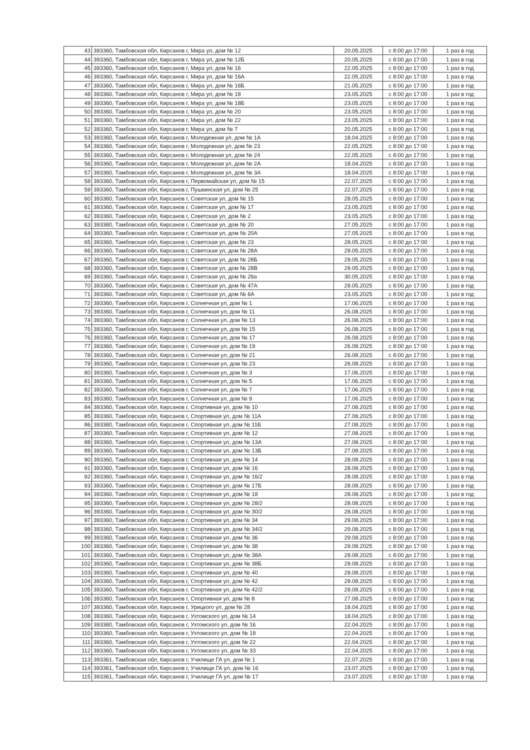| 43 | 393360, Тамбовская обл, Кирсанов г, Мира ул, дом № 12 | 20.05.2025 | с 8:00 до 17:00 | 1 раз в год |
| 44 | 393360, Тамбовская обл, Кирсанов г, Мира ул, дом № 12Б | 20.05.2025 | с 8:00 до 17:00 | 1 раз в год |
| 45 | 393360, Тамбовская обл, Кирсанов г, Мира ул, дом № 16 | 22.05.2025 | с 8:00 до 17:00 | 1 раз в год |
| 46 | 393360, Тамбовская обл, Кирсанов г, Мира ул, дом № 16А | 22.05.2025 | с 8:00 до 17:00 | 1 раз в год |
| 47 | 393360, Тамбовская обл, Кирсанов г, Мира ул, дом № 16Б | 21.05.2025 | с 8:00 до 17:00 | 1 раз в год |
| 48 | 393360, Тамбовская обл, Кирсанов г, Мира ул, дом № 18 | 23.05.2025 | с 8:00 до 17:00 | 1 раз в год |
| 49 | 393360, Тамбовская обл, Кирсанов г, Мира ул, дом № 18Б | 23.05.2025 | с 8:00 до 17:00 | 1 раз в год |
| 50 | 393360, Тамбовская обл, Кирсанов г, Мира ул, дом № 20 | 23.05.2025 | с 8:00 до 17:00 | 1 раз в год |
| 51 | 393360, Тамбовская обл, Кирсанов г, Мира ул, дом № 22 | 23.05.2025 | с 8:00 до 17:00 | 1 раз в год |
| 52 | 393360, Тамбовская обл, Кирсанов г, Мира ул, дом № 7 | 20.05.2025 | с 8:00 до 17:00 | 1 раз в год |
| 53 | 393360, Тамбовская обл, Кирсанов г, Молодежная ул, дом № 1А | 18.04.2025 | с 8:00 до 17:00 | 1 раз в год |
| 54 | 393360, Тамбовская обл, Кирсанов г, Молодежная ул, дом № 23 | 22.05.2025 | с 8:00 до 17:00 | 1 раз в год |
| 55 | 393360, Тамбовская обл, Кирсанов г, Молодежная ул, дом № 24 | 22.05.2025 | с 8:00 до 17:00 | 1 раз в год |
| 56 | 393360, Тамбовская обл, Кирсанов г, Молодежная ул, дом № 2А | 18.04.2025 | с 8:00 до 17:00 | 1 раз в год |
| 57 | 393360, Тамбовская обл, Кирсанов г, Молодежная ул, дом № 3А | 18.04.2025 | с 8:00 до 17:00 | 1 раз в год |
| 58 | 393360, Тамбовская обл, Кирсанов г, Первомайская ул, дом № 15 | 22.07.2025 | с 8:00 до 17:00 | 1 раз в год |
| 59 | 393360, Тамбовская обл, Кирсанов г, Пушкинская ул, дом № 25 | 22.07.2025 | с 8:00 до 17:00 | 1 раз в год |
| 60 | 393360, Тамбовская обл, Кирсанов г, Советская ул, дом № 15 | 28.05.2025 | с 8:00 до 17:00 | 1 раз в год |
| 61 | 393360, Тамбовская обл, Кирсанов г, Советская ул, дом № 17 | 23.05.2025 | с 8:00 до 17:00 | 1 раз в год |
| 62 | 393360, Тамбовская обл, Кирсанов г, Советская ул, дом № 2 | 23.05.2025 | с 8:00 до 17:00 | 1 раз в год |
| 63 | 393360, Тамбовская обл, Кирсанов г, Советская ул, дом № 20 | 27.05.2025 | с 8:00 до 17:00 | 1 раз в год |
| 64 | 393360, Тамбовская обл, Кирсанов г, Советская ул, дом № 20А | 27.05.2025 | с 8:00 до 17:00 | 1 раз в год |
| 65 | 393360, Тамбовская обл, Кирсанов г, Советская ул, дом № 23 | 28.05.2025 | с 8:00 до 17:00 | 1 раз в год |
| 66 | 393360, Тамбовская обл, Кирсанов г, Советская ул, дом № 28А | 29.05.2025 | с 8:00 до 17:00 | 1 раз в год |
| 67 | 393360, Тамбовская обл, Кирсанов г, Советская ул, дом № 28Б | 29.05.2025 | с 8:00 до 17:00 | 1 раз в год |
| 68 | 393360, Тамбовская обл, Кирсанов г, Советская ул, дом № 28В | 29.05.2025 | с 8:00 до 17:00 | 1 раз в год |
| 69 | 393360, Тамбовская обл, Кирсанов г, Советская ул, дом № 29а | 30.05.2025 | с 8:00 до 17:00 | 1 раз в год |
| 70 | 393360, Тамбовская обл, Кирсанов г, Советская ул, дом № 47А | 29.05.2025 | с 8:00 до 17:00 | 1 раз в год |
| 71 | 393360, Тамбовская обл, Кирсанов г, Советская ул, дом № 6А | 23.05.2025 | с 8:00 до 17:00 | 1 раз в год |
| 72 | 393360, Тамбовская обл, Кирсанов г, Солнечная ул, дом № 1 | 17.06.2025 | с 8:00 до 17:00 | 1 раз в год |
| 73 | 393360, Тамбовская обл, Кирсанов г, Солнечная ул, дом № 11 | 26.08.2025 | с 8:00 до 17:00 | 1 раз в год |
| 74 | 393360, Тамбовская обл, Кирсанов г, Солнечная ул, дом № 13 | 26.08.2025 | с 8:00 до 17:00 | 1 раз в год |
| 75 | 393360, Тамбовская обл, Кирсанов г, Солнечная ул, дом № 15 | 26.08.2025 | с 8:00 до 17:00 | 1 раз в год |
| 76 | 393360, Тамбовская обл, Кирсанов г, Солнечная ул, дом № 17 | 26.08.2025 | с 8:00 до 17:00 | 1 раз в год |
| 77 | 393360, Тамбовская обл, Кирсанов г, Солнечная ул, дом № 19 | 26.08.2025 | с 8:00 до 17:00 | 1 раз в год |
| 78 | 393360, Тамбовская обл, Кирсанов г, Солнечная ул, дом № 21 | 26.08.2025 | с 8:00 до 17:00 | 1 раз в год |
| 79 | 393360, Тамбовская обл, Кирсанов г, Солнечная ул, дом № 23 | 26.08.2025 | с 8:00 до 17:00 | 1 раз в год |
| 80 | 393360, Тамбовская обл, Кирсанов г, Солнечная ул, дом № 3 | 17.06.2025 | с 8:00 до 17:00 | 1 раз в год |
| 81 | 393360, Тамбовская обл, Кирсанов г, Солнечная ул, дом № 5 | 17.06.2025 | с 8:00 до 17:00 | 1 раз в год |
| 82 | 393360, Тамбовская обл, Кирсанов г, Солнечная ул, дом № 7 | 17.06.2025 | с 8:00 до 17:00 | 1 раз в год |
| 83 | 393360, Тамбовская обл, Кирсанов г, Солнечная ул, дом № 9 | 17.06.2025 | с 8:00 до 17:00 | 1 раз в год |
| 84 | 393360, Тамбовская обл, Кирсанов г, Спортивная ул, дом № 10 | 27.08.2025 | с 8:00 до 17:00 | 1 раз в год |
| 85 | 393360, Тамбовская обл, Кирсанов г, Спортивная ул, дом № 11А | 27.08.2025 | с 8:00 до 17:00 | 1 раз в год |
| 86 | 393360, Тамбовская обл, Кирсанов г, Спортивная ул, дом № 11Б | 27.08.2025 | с 8:00 до 17:00 | 1 раз в год |
| 87 | 393360, Тамбовская обл, Кирсанов г, Спортивная ул, дом № 12 | 27.08.2025 | с 8:00 до 17:00 | 1 раз в год |
| 88 | 393360, Тамбовская обл, Кирсанов г, Спортивная ул, дом № 13А | 27.08.2025 | с 8:00 до 17:00 | 1 раз в год |
| 89 | 393360, Тамбовская обл, Кирсанов г, Спортивная ул, дом № 13Б | 27.08.2025 | с 8:00 до 17:00 | 1 раз в год |
| 90 | 393360, Тамбовская обл, Кирсанов г, Спортивная ул, дом № 14 | 28.08.2025 | с 8:00 до 17:00 | 1 раз в год |
| 91 | 393360, Тамбовская обл, Кирсанов г, Спортивная ул, дом № 16 | 28.08.2025 | с 8:00 до 17:00 | 1 раз в год |
| 92 | 393360, Тамбовская обл, Кирсанов г, Спортивная ул, дом № 16/2 | 28.08.2025 | с 8:00 до 17:00 | 1 раз в год |
| 93 | 393360, Тамбовская обл, Кирсанов г, Спортивная ул, дом № 17Б | 28.08.2025 | с 8:00 до 17:00 | 1 раз в год |
| 94 | 393360, Тамбовская обл, Кирсанов г, Спортивная ул, дом № 18 | 28.08.2025 | с 8:00 до 17:00 | 1 раз в год |
| 95 | 393360, Тамбовская обл, Кирсанов г, Спортивная ул, дом № 28/2 | 28.08.2025 | с 8:00 до 17:00 | 1 раз в год |
| 96 | 393360, Тамбовская обл, Кирсанов г, Спортивная ул, дом № 30/2 | 28.08.2025 | с 8:00 до 17:00 | 1 раз в год |
| 97 | 393360, Тамбовская обл, Кирсанов г, Спортивная ул, дом № 34 | 29.08.2025 | с 8:00 до 17:00 | 1 раз в год |
| 98 | 393360, Тамбовская обл, Кирсанов г, Спортивная ул, дом № 34/2 | 29.08.2025 | с 8:00 до 17:00 | 1 раз в год |
| 99 | 393360, Тамбовская обл, Кирсанов г, Спортивная ул, дом № 36 | 29.08.2025 | с 8:00 до 17:00 | 1 раз в год |
| 100 | 393360, Тамбовская обл, Кирсанов г, Спортивная ул, дом № 38 | 29.08.2025 | с 8:00 до 17:00 | 1 раз в год |
| 101 | 393360, Тамбовская обл, Кирсанов г, Спортивная ул, дом № 38А | 29.08.2025 | с 8:00 до 17:00 | 1 раз в год |
| 102 | 393360, Тамбовская обл, Кирсанов г, Спортивная ул, дом № 38Б | 29.08.2025 | с 8:00 до 17:00 | 1 раз в год |
| 103 | 393360, Тамбовская обл, Кирсанов г, Спортивная ул, дом № 40 | 29.08.2025 | с 8:00 до 17:00 | 1 раз в год |
| 104 | 393360, Тамбовская обл, Кирсанов г, Спортивная ул, дом № 42 | 29.08.2025 | с 8:00 до 17:00 | 1 раз в год |
| 105 | 393360, Тамбовская обл, Кирсанов г, Спортивная ул, дом № 42/2 | 29.08.2025 | с 8:00 до 17:00 | 1 раз в год |
| 106 | 393360, Тамбовская обл, Кирсанов г, Спортивная ул, дом № 8 | 27.08.2025 | с 8:00 до 17:00 | 1 раз в год |
| 107 | 393360, Тамбовская обл, Кирсанов г, Урицкого ул, дом № 28 | 18.04.2025 | с 8:00 до 17:00 | 1 раз в год |
| 108 | 393360, Тамбовская обл, Кирсанов г, Ухтомского ул, дом № 14 | 18.04.2025 | с 8:00 до 17:00 | 1 раз в год |
| 109 | 393360, Тамбовская обл, Кирсанов г, Ухтомского ул, дом № 16 | 22.04.2025 | с 8:00 до 17:00 | 1 раз в год |
| 110 | 393360, Тамбовская обл, Кирсанов г, Ухтомского ул, дом № 18 | 22.04.2025 | с 8:00 до 17:00 | 1 раз в год |
| 111 | 393360, Тамбовская обл, Кирсанов г, Ухтомского ул, дом № 22 | 22.04.2025 | с 8:00 до 17:00 | 1 раз в год |
| 112 | 393360, Тамбовская обл, Кирсанов г, Ухтомского ул, дом № 33 | 22.04.2025 | с 8:00 до 17:00 | 1 раз в год |
| 113 | 393361, Тамбовская обл, Кирсанов г, Училище ГА ул, дом № 1 | 22.07.2025 | с 8:00 до 17:00 | 1 раз в год |
| 114 | 393361, Тамбовская обл, Кирсанов г, Училище ГА ул, дом № 16 | 23.07.2025 | с 8:00 до 17:00 | 1 раз в год |
| 115 | 393361, Тамбовская обл, Кирсанов г, Училище ГА ул, дом № 17 | 23.07.2025 | с 8:00 до 17:00 | 1 раз в год |